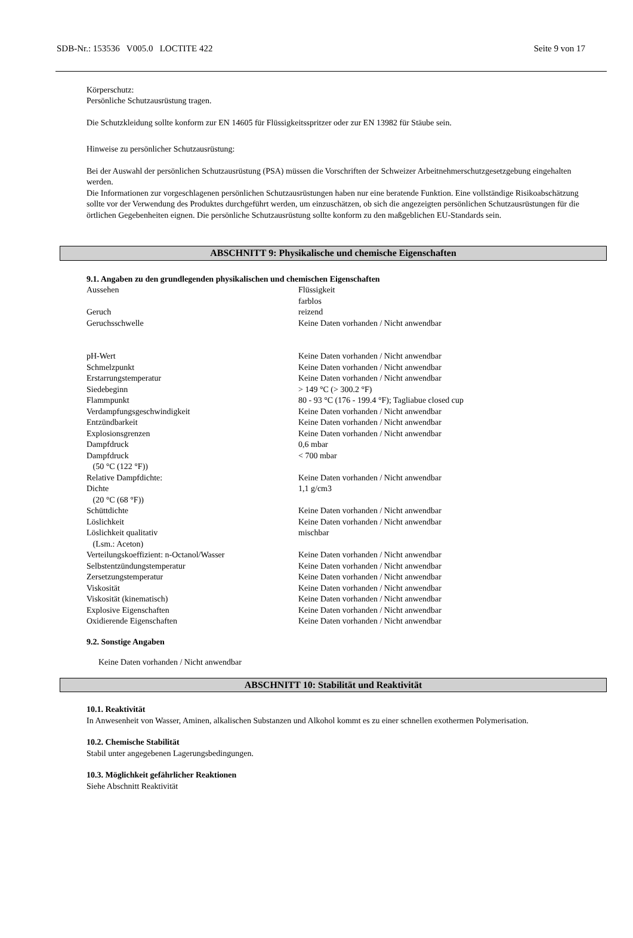SDB-Nr.: 153536 V005.0 LOCTITE 422 Seite 9 von 17
Körperschutz:
Persönliche Schutzausrüstung tragen.
Die Schutzkleidung sollte konform zur EN 14605 für Flüssigkeitsspritzer oder zur EN 13982 für Stäube sein.
Hinweise zu persönlicher Schutzausrüstung:
Bei der Auswahl der persönlichen Schutzausrüstung (PSA) müssen die Vorschriften der Schweizer Arbeitnehmerschutzgesetzgebung eingehalten werden.
Die Informationen zur vorgeschlagenen persönlichen Schutzausrüstungen haben nur eine beratende Funktion. Eine vollständige Risikoabschätzung sollte vor der Verwendung des Produktes durchgeführt werden, um einzuschätzen, ob sich die angezeigten persönlichen Schutzausrüstungen für die örtlichen Gegebenheiten eignen. Die persönliche Schutzausrüstung sollte konform zu den maßgeblichen EU-Standards sein.
ABSCHNITT 9: Physikalische und chemische Eigenschaften
9.1. Angaben zu den grundlegenden physikalischen und chemischen Eigenschaften
| Aussehen | Flüssigkeit farblos |
| Geruch | reizend |
| Geruchsschwelle | Keine Daten vorhanden / Nicht anwendbar |
| pH-Wert | Keine Daten vorhanden / Nicht anwendbar |
| Schmelzpunkt | Keine Daten vorhanden / Nicht anwendbar |
| Erstarrungstemperatur | Keine Daten vorhanden / Nicht anwendbar |
| Siedebeginn | > 149 °C (> 300.2 °F) |
| Flammpunkt | 80 - 93 °C (176 - 199.4 °F); Tagliabue closed cup |
| Verdampfungsgeschwindigkeit | Keine Daten vorhanden / Nicht anwendbar |
| Entzündbarkeit | Keine Daten vorhanden / Nicht anwendbar |
| Explosionsgrenzen | Keine Daten vorhanden / Nicht anwendbar |
| Dampfdruck | 0,6 mbar |
| Dampfdruck (50 °C (122 °F)) | < 700 mbar |
| Relative Dampfdichte: | Keine Daten vorhanden / Nicht anwendbar |
| Dichte (20 °C (68 °F)) | 1,1 g/cm3 |
| Schüttdichte | Keine Daten vorhanden / Nicht anwendbar |
| Löslichkeit | Keine Daten vorhanden / Nicht anwendbar |
| Löslichkeit qualitativ (Lsm.: Aceton) | mischbar |
| Verteilungskoeffizient: n-Octanol/Wasser | Keine Daten vorhanden / Nicht anwendbar |
| Selbstentzündungstemperatur | Keine Daten vorhanden / Nicht anwendbar |
| Zersetzungstemperatur | Keine Daten vorhanden / Nicht anwendbar |
| Viskosität | Keine Daten vorhanden / Nicht anwendbar |
| Viskosität (kinematisch) | Keine Daten vorhanden / Nicht anwendbar |
| Explosive Eigenschaften | Keine Daten vorhanden / Nicht anwendbar |
| Oxidierende Eigenschaften | Keine Daten vorhanden / Nicht anwendbar |
9.2. Sonstige Angaben
Keine Daten vorhanden / Nicht anwendbar
ABSCHNITT 10: Stabilität und Reaktivität
10.1. Reaktivität
In Anwesenheit von Wasser, Aminen, alkalischen Substanzen und Alkohol kommt es zu einer schnellen exothermen Polymerisation.
10.2. Chemische Stabilität
Stabil unter angegebenen Lagerungsbedingungen.
10.3. Möglichkeit gefährlicher Reaktionen
Siehe Abschnitt Reaktivität